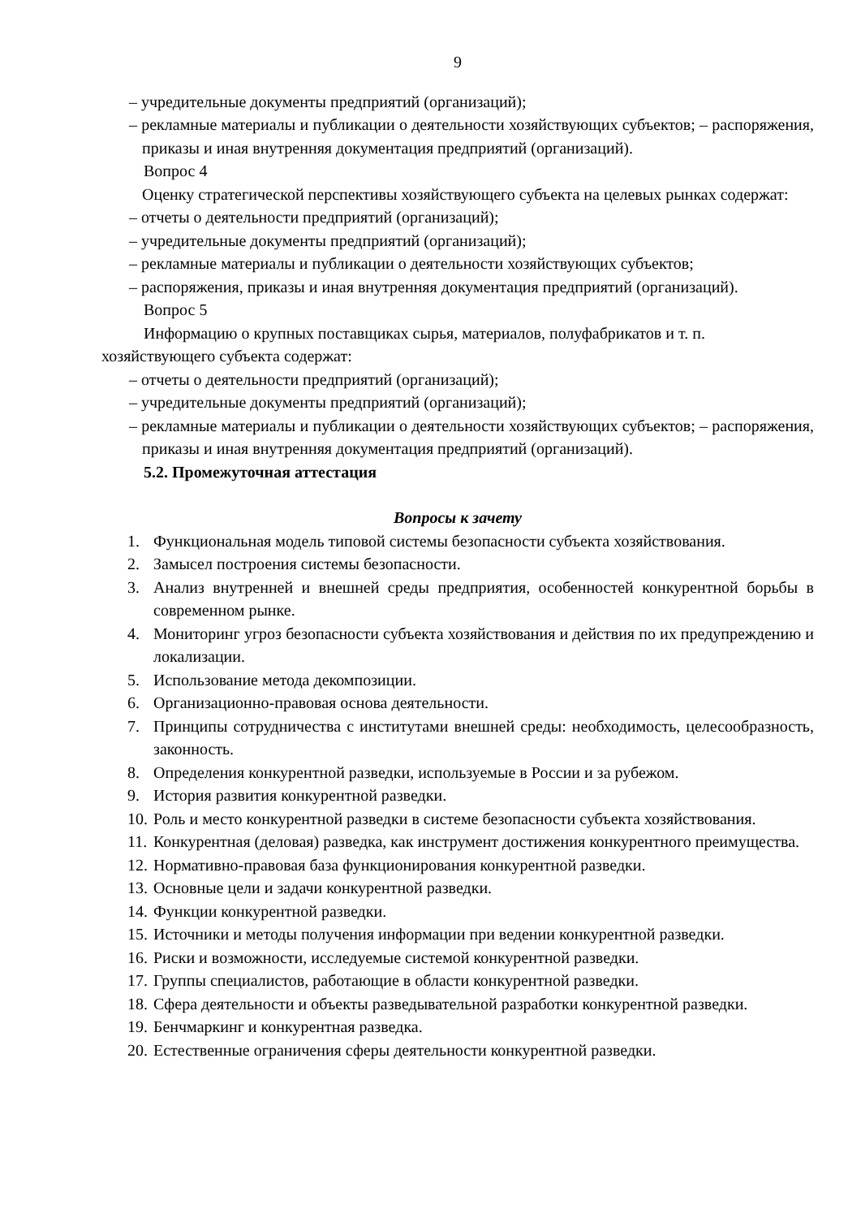9
– учредительные документы предприятий (организаций);
– рекламные материалы и публикации о деятельности хозяйствующих субъектов; – распоряжения, приказы и иная внутренняя документация предприятий (организаций).
Вопрос 4
Оценку стратегической перспективы хозяйствующего субъекта на целевых рынках содержат:
– отчеты о деятельности предприятий (организаций);
– учредительные документы предприятий (организаций);
– рекламные материалы и публикации о деятельности хозяйствующих субъектов;
– распоряжения, приказы и иная внутренняя документация предприятий (организаций).
Вопрос 5
Информацию о крупных поставщиках сырья, материалов, полуфабрикатов и т. п.
хозяйствующего субъекта содержат:
– отчеты о деятельности предприятий (организаций);
– учредительные документы предприятий (организаций);
– рекламные материалы и публикации о деятельности хозяйствующих субъектов; – распоряжения, приказы и иная внутренняя документация предприятий (организаций).
5.2. Промежуточная аттестация
Вопросы к зачету
1. Функциональная модель типовой системы безопасности субъекта хозяйствования.
2. Замысел построения системы безопасности.
3. Анализ внутренней и внешней среды предприятия, особенностей конкурентной борьбы в современном рынке.
4. Мониторинг угроз безопасности субъекта хозяйствования и действия по их предупреждению и локализации.
5. Использование метода декомпозиции.
6. Организационно-правовая основа деятельности.
7. Принципы сотрудничества с институтами внешней среды: необходимость, целесообразность, законность.
8. Определения конкурентной разведки, используемые в России и за рубежом.
9. История развития конкурентной разведки.
10. Роль и место конкурентной разведки в системе безопасности субъекта хозяйствования.
11. Конкурентная (деловая) разведка, как инструмент достижения конкурентного преимущества.
12. Нормативно-правовая база функционирования конкурентной разведки.
13. Основные цели и задачи конкурентной разведки.
14. Функции конкурентной разведки.
15. Источники и методы получения информации при ведении конкурентной разведки.
16. Риски и возможности, исследуемые системой конкурентной разведки.
17. Группы специалистов, работающие в области конкурентной разведки.
18. Сфера деятельности и объекты разведывательной разработки конкурентной разведки.
19. Бенчмаркинг и конкурентная разведка.
20. Естественные ограничения сферы деятельности конкурентной разведки.